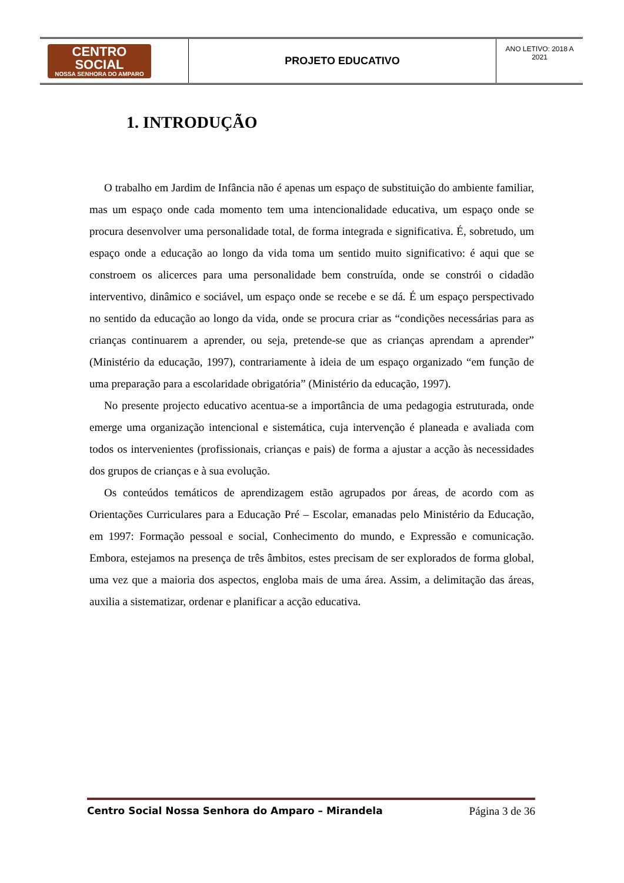| CENTRO SOCIAL NOSSA SENHORA DO AMPARO | PROJETO EDUCATIVO | ANO LETIVO: 2018 A 2021 |
1. INTRODUÇÃO
O trabalho em Jardim de Infância não é apenas um espaço de substituição do ambiente familiar, mas um espaço onde cada momento tem uma intencionalidade educativa, um espaço onde se procura desenvolver uma personalidade total, de forma integrada e significativa. É, sobretudo, um espaço onde a educação ao longo da vida toma um sentido muito significativo: é aqui que se constroem os alicerces para uma personalidade bem construída, onde se constrói o cidadão interventivo, dinâmico e sociável, um espaço onde se recebe e se dá. É um espaço perspectivado no sentido da educação ao longo da vida, onde se procura criar as “condições necessárias para as crianças continuarem a aprender, ou seja, pretende-se que as crianças aprendam a aprender” (Ministério da educação, 1997), contrariamente à ideia de um espaço organizado “em função de uma preparação para a escolaridade obrigatória” (Ministério da educação, 1997).
No presente projecto educativo acentua-se a importância de uma pedagogia estruturada, onde emerge uma organização intencional e sistemática, cuja intervenção é planeada e avaliada com todos os intervenientes (profissionais, crianças e pais) de forma a ajustar a acção às necessidades dos grupos de crianças e à sua evolução.
Os conteúdos temáticos de aprendizagem estão agrupados por áreas, de acordo com as Orientações Curriculares para a Educação Pré – Escolar, emanadas pelo Ministério da Educação, em 1997: Formação pessoal e social, Conhecimento do mundo, e Expressão e comunicação. Embora, estejamos na presença de três âmbitos, estes precisam de ser explorados de forma global, uma vez que a maioria dos aspectos, engloba mais de uma área. Assim, a delimitação das áreas, auxilia a sistematizar, ordenar e planificar a acção educativa.
Centro Social Nossa Senhora do Amparo – Mirandela Página 3 de 36